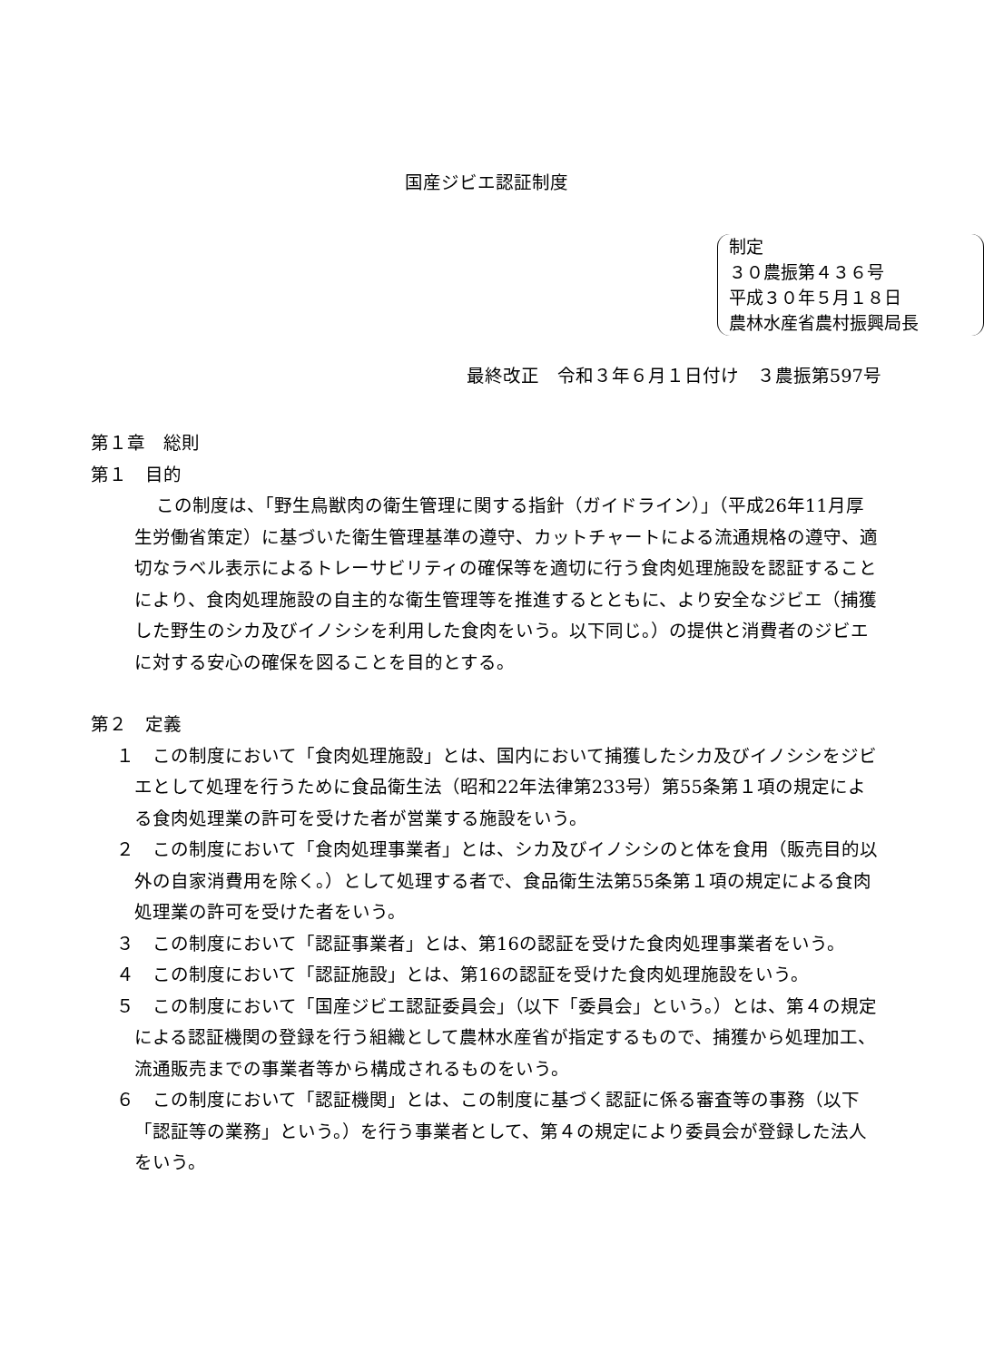国産ジビエ認証制度
制定
３０農振第４３６号
平成３０年５月１８日
農林水産省農村振興局長
最終改正　令和３年６月１日付け　３農振第597号
第１章　総則
第１　目的
この制度は、「野生鳥獣肉の衛生管理に関する指針（ガイドライン）」（平成26年11月厚生労働省策定）に基づいた衛生管理基準の遵守、カットチャートによる流通規格の遵守、適切なラベル表示によるトレーサビリティの確保等を適切に行う食肉処理施設を認証することにより、食肉処理施設の自主的な衛生管理等を推進するとともに、より安全なジビエ（捕獲した野生のシカ及びイノシシを利用した食肉をいう。以下同じ。）の提供と消費者のジビエに対する安心の確保を図ることを目的とする。
第２　定義
１　この制度において「食肉処理施設」とは、国内において捕獲したシカ及びイノシシをジビエとして処理を行うために食品衛生法（昭和22年法律第233号）第55条第１項の規定による食肉処理業の許可を受けた者が営業する施設をいう。
２　この制度において「食肉処理事業者」とは、シカ及びイノシシのと体を食用（販売目的以外の自家消費用を除く。）として処理する者で、食品衛生法第55条第１項の規定による食肉処理業の許可を受けた者をいう。
３　この制度において「認証事業者」とは、第16の認証を受けた食肉処理事業者をいう。
４　この制度において「認証施設」とは、第16の認証を受けた食肉処理施設をいう。
５　この制度において「国産ジビエ認証委員会」（以下「委員会」という。）とは、第４の規定による認証機関の登録を行う組織として農林水産省が指定するもので、捕獲から処理加工、流通販売までの事業者等から構成されるものをいう。
６　この制度において「認証機関」とは、この制度に基づく認証に係る審査等の事務（以下「認証等の業務」という。）を行う事業者として、第４の規定により委員会が登録した法人をいう。